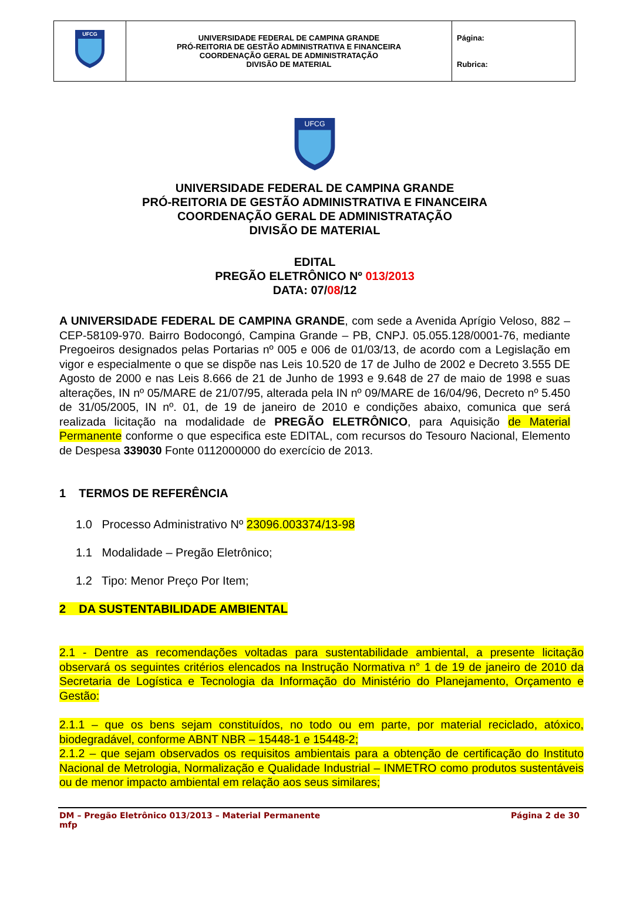| UFCG | UNIVERSIDADE FEDERAL DE CAMPINA GRANDE PRÓ-REITORIA DE GESTÃO ADMINISTRATIVA E FINANCEIRA COORDENAÇÃO GERAL DE ADMINISTRATAÇÃO DIVISÃO DE MATERIAL | Página: Rubrica: |
UFCG
UNIVERSIDADE FEDERAL DE CAMPINA GRANDE
PRÓ-REITORIA DE GESTÃO ADMINISTRATIVA E FINANCEIRA
COORDENAÇÃO GERAL DE ADMINISTRATAÇÃO
DIVISÃO DE MATERIAL
EDITAL
PREGÃO ELETRÔNICO Nº 013/2013
DATA: 07/08/12
A UNIVERSIDADE FEDERAL DE CAMPINA GRANDE, com sede a Avenida Aprígio Veloso, 882 – CEP-58109-970. Bairro Bodocongó, Campina Grande – PB, CNPJ. 05.055.128/0001-76, mediante Pregoeiros designados pelas Portarias nº 005 e 006 de 01/03/13, de acordo com a Legislação em vigor e especialmente o que se dispõe nas Leis 10.520 de 17 de Julho de 2002 e Decreto 3.555 DE Agosto de 2000 e nas Leis 8.666 de 21 de Junho de 1993 e 9.648 de 27 de maio de 1998 e suas alterações, IN nº 05/MARE de 21/07/95, alterada pela IN nº 09/MARE de 16/04/96, Decreto nº 5.450 de 31/05/2005, IN nº. 01, de 19 de janeiro de 2010 e condições abaixo, comunica que será realizada licitação na modalidade de PREGÃO ELETRÔNICO, para Aquisição de Material Permanente conforme o que especifica este EDITAL, com recursos do Tesouro Nacional, Elemento de Despesa 339030 Fonte 0112000000 do exercício de 2013.
1 TERMOS DE REFERÊNCIA
1.0 Processo Administrativo Nº 23096.003374/13-98
1.1 Modalidade – Pregão Eletrônico;
1.2 Tipo: Menor Preço Por Item;
2 DA SUSTENTABILIDADE AMBIENTAL
2.1 - Dentre as recomendações voltadas para sustentabilidade ambiental, a presente licitação observará os seguintes critérios elencados na Instrução Normativa n° 1 de 19 de janeiro de 2010 da Secretaria de Logística e Tecnologia da Informação do Ministério do Planejamento, Orçamento e Gestão:
2.1.1 – que os bens sejam constituídos, no todo ou em parte, por material reciclado, atóxico, biodegradável, conforme ABNT NBR – 15448-1 e 15448-2;
2.1.2 – que sejam observados os requisitos ambientais para a obtenção de certificação do Instituto Nacional de Metrologia, Normalização e Qualidade Industrial – INMETRO como produtos sustentáveis ou de menor impacto ambiental em relação aos seus similares;
DM – Pregão Eletrônico 013/2013 – Material Permanente
mfp Página 2 de 30